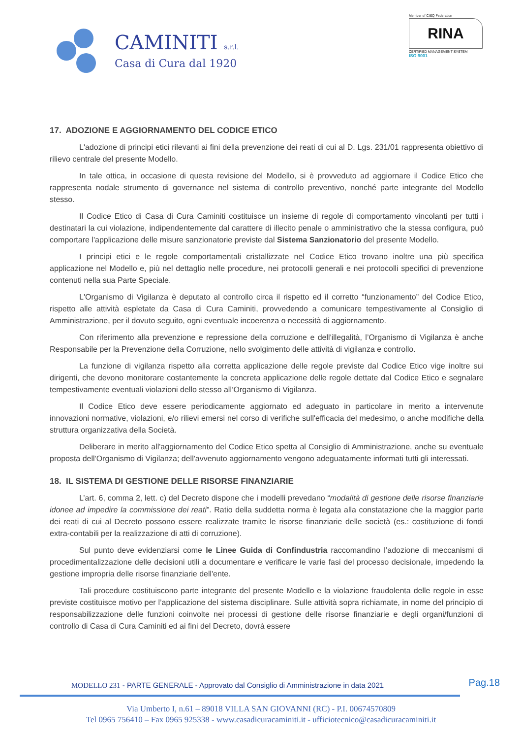CAMINITI s.r.l.
Casa di Cura dal 1920
Member of CISQ Federation
RINA
CERTIFIED MANAGEMENT SYSTEM
ISO 9001
17. ADOZIONE E AGGIORNAMENTO DEL CODICE ETICO
L'adozione di principi etici rilevanti ai fini della prevenzione dei reati di cui al D. Lgs. 231/01 rappresenta obiettivo di rilievo centrale del presente Modello.
In tale ottica, in occasione di questa revisione del Modello, si è provveduto ad aggiornare il Codice Etico che rappresenta nodale strumento di governance nel sistema di controllo preventivo, nonché parte integrante del Modello stesso.
Il Codice Etico di Casa di Cura Caminiti costituisce un insieme di regole di comportamento vincolanti per tutti i destinatari la cui violazione, indipendentemente dal carattere di illecito penale o amministrativo che la stessa configura, può comportare l'applicazione delle misure sanzionatorie previste dal Sistema Sanzionatorio del presente Modello.
I principi etici e le regole comportamentali cristallizzate nel Codice Etico trovano inoltre una più specifica applicazione nel Modello e, più nel dettaglio nelle procedure, nei protocolli generali e nei protocolli specifici di prevenzione contenuti nella sua Parte Speciale.
L'Organismo di Vigilanza è deputato al controllo circa il rispetto ed il corretto “funzionamento” del Codice Etico, rispetto alle attività espletate da Casa di Cura Caminiti, provvedendo a comunicare tempestivamente al Consiglio di Amministrazione, per il dovuto seguito, ogni eventuale incoerenza o necessità di aggiornamento.
Con riferimento alla prevenzione e repressione della corruzione e dell'illegalità, l’Organismo di Vigilanza è anche Responsabile per la Prevenzione della Corruzione, nello svolgimento delle attività di vigilanza e controllo.
La funzione di vigilanza rispetto alla corretta applicazione delle regole previste dal Codice Etico vige inoltre sui dirigenti, che devono monitorare costantemente la concreta applicazione delle regole dettate dal Codice Etico e segnalare tempestivamente eventuali violazioni dello stesso all’Organismo di Vigilanza.
Il Codice Etico deve essere periodicamente aggiornato ed adeguato in particolare in merito a intervenute innovazioni normative, violazioni, e/o rilievi emersi nel corso di verifiche sull'efficacia del medesimo, o anche modifiche della struttura organizzativa della Società.
Deliberare in merito all'aggiornamento del Codice Etico spetta al Consiglio di Amministrazione, anche su eventuale proposta dell'Organismo di Vigilanza; dell'avvenuto aggiornamento vengono adeguatamente informati tutti gli interessati.
18. IL SISTEMA DI GESTIONE DELLE RISORSE FINANZIARIE
L’art. 6, comma 2, lett. c) del Decreto dispone che i modelli prevedano “modalità di gestione delle risorse finanziarie idonee ad impedire la commissione dei reati”. Ratio della suddetta norma è legata alla constatazione che la maggior parte dei reati di cui al Decreto possono essere realizzate tramite le risorse finanziarie delle società (es.: costituzione di fondi extra-contabili per la realizzazione di atti di corruzione).
Sul punto deve evidenziarsi come le Linee Guida di Confindustria raccomandino l’adozione di meccanismi di procedimentalizzazione delle decisioni utili a documentare e verificare le varie fasi del processo decisionale, impedendo la gestione impropria delle risorse finanziarie dell'ente.
Tali procedure costituiscono parte integrante del presente Modello e la violazione fraudolenta delle regole in esse previste costituisce motivo per l’applicazione del sistema disciplinare. Sulle attività sopra richiamate, in nome del principio di responsabilizzazione delle funzioni coinvolte nei processi di gestione delle risorse finanziarie e degli organi/funzioni di controllo di Casa di Cura Caminiti ed ai fini del Decreto, dovrà essere
Pag.18
MODELLO 231 - PARTE GENERALE - Approvato dal Consiglio di Amministrazione in data 2021
Via Umberto I, n.61 – 89018 VILLA SAN GIOVANNI (RC) - P.I. 00674570809
Tel 0965 756410 – Fax 0965 925338 - www.casadicuracaminiti.it - ufficiotecnico@casadicuracaminiti.it